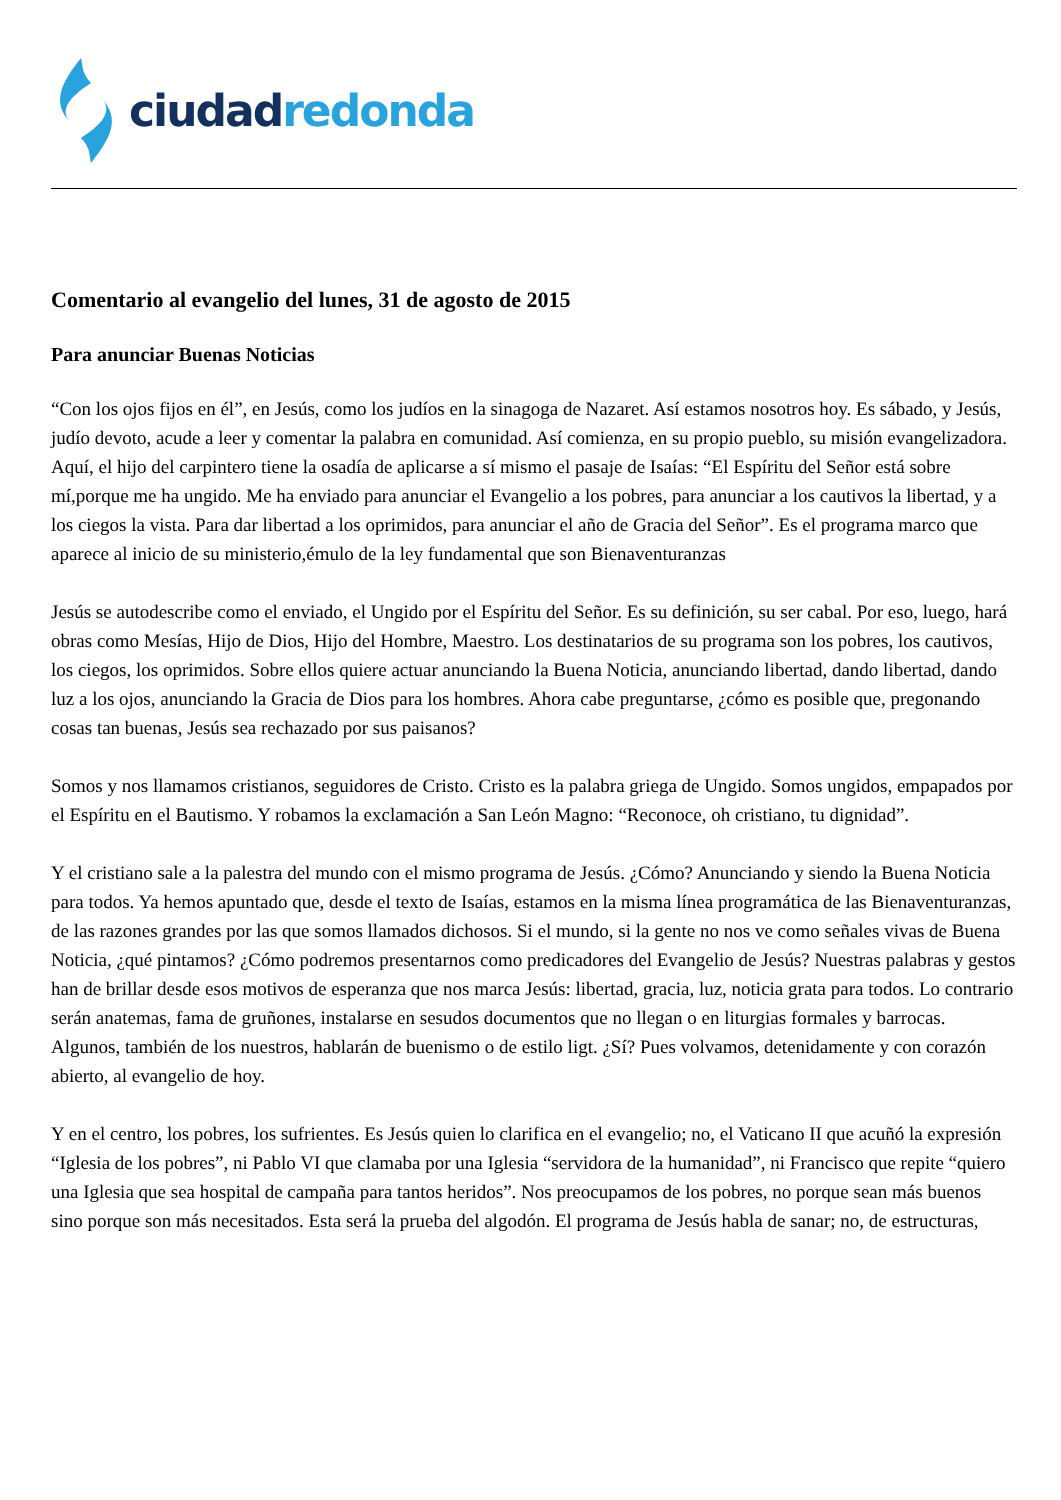ciudad redonda
Comentario al evangelio del lunes, 31 de agosto de 2015
Para anunciar Buenas Noticias
“Con los ojos fijos en él”, en Jesús, como los judíos en la sinagoga de Nazaret. Así estamos nosotros hoy. Es sábado, y Jesús, judío devoto, acude a leer y comentar la palabra en comunidad. Así comienza, en su propio pueblo, su misión evangelizadora. Aquí, el hijo del carpintero tiene la osadía de aplicarse a sí mismo el pasaje de Isaías: “El Espíritu del Señor está sobre mí,porque me ha ungido. Me ha enviado para anunciar el Evangelio a los pobres, para anunciar a los cautivos la libertad, y a los ciegos la vista. Para dar libertad a los oprimidos, para anunciar el año de Gracia del Señor”. Es el programa marco que aparece al inicio de su ministerio,émulo de la ley fundamental que son Bienaventuranzas
Jesús se autodescribe como el enviado, el Ungido por el Espíritu del Señor. Es su definición, su ser cabal. Por eso, luego, hará obras como Mesías, Hijo de Dios, Hijo del Hombre, Maestro. Los destinatarios de su programa son los pobres, los cautivos, los ciegos, los oprimidos. Sobre ellos quiere actuar anunciando la Buena Noticia, anunciando libertad, dando libertad, dando luz a los ojos, anunciando la Gracia de Dios para los hombres. Ahora cabe preguntarse, ¿cómo es posible que, pregonando cosas tan buenas, Jesús sea rechazado por sus paisanos?
Somos y nos llamamos cristianos, seguidores de Cristo. Cristo es la palabra griega de Ungido. Somos ungidos, empapados por el Espíritu en el Bautismo. Y robamos la exclamación a San León Magno: “Reconoce, oh cristiano, tu dignidad”.
Y el cristiano sale a la palestra del mundo con el mismo programa de Jesús. ¿Cómo? Anunciando y siendo la Buena Noticia para todos. Ya hemos apuntado que, desde el texto de Isaías, estamos en la misma línea programática de las Bienaventuranzas, de las razones grandes por las que somos llamados dichosos. Si el mundo, si la gente no nos ve como señales vivas de Buena Noticia, ¿qué pintamos? ¿Cómo podremos presentarnos como predicadores del Evangelio de Jesús? Nuestras palabras y gestos han de brillar desde esos motivos de esperanza que nos marca Jesús: libertad, gracia, luz, noticia grata para todos. Lo contrario serán anatemas, fama de gruñones, instalarse en sesudos documentos que no llegan o en liturgias formales y barrocas. Algunos, también de los nuestros, hablarán de buenismo o de estilo ligt. ¿Sí? Pues volvamos, detenidamente y con corazón abierto, al evangelio de hoy.
Y en el centro, los pobres, los sufrientes. Es Jesús quien lo clarifica en el evangelio; no, el Vaticano II que acuñó la expresión “Iglesia de los pobres”, ni Pablo VI que clamaba por una Iglesia “servidora de la humanidad”, ni Francisco que repite “quiero una Iglesia que sea hospital de campaña para tantos heridos”. Nos preocupamos de los pobres, no porque sean más buenos sino porque son más necesitados. Esta será la prueba del algodón. El programa de Jesús habla de sanar; no, de estructuras,